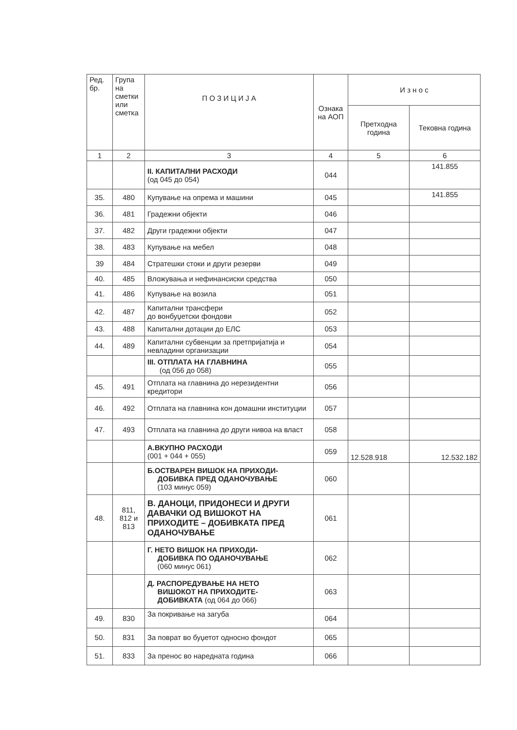| Ред. бр. | Група на сметки или сметка | П О З И Ц И Ј А | Ознака на АОП | И з н о с | |
| --- | --- | --- | --- | --- | --- |
| | | | | Претходна година | Тековна година |
| 1 | 2 | 3 | 4 | 5 | 6 |
| | | II. КАПИТАЛНИ РАСХОДИ (од 045 до 054) | 044 | | 141.855 |
| 35. | 480 | Купување на опрема и машини | 045 | | 141.855 |
| 36. | 481 | Градежни објекти | 046 | | |
| 37. | 482 | Други градежни објекти | 047 | | |
| 38. | 483 | Купување на мебел | 048 | | |
| 39 | 484 | Стратешки стоки и други резерви | 049 | | |
| 40. | 485 | Вложувања и нефинансиски средства | 050 | | |
| 41. | 486 | Купување на возила | 051 | | |
| 42. | 487 | Капитални трансфери до вонбуџетски фондови | 052 | | |
| 43. | 488 | Капитални дотации до ЕЛС | 053 | | |
| 44. | 489 | Капитални субвенции за претпријатија и невладини организации | 054 | | |
| | | III. ОТПЛАТА НА ГЛАВНИНА (од 056 до 058) | 055 | | |
| 45. | 491 | Отплата на главнина до нерезидентни кредитори | 056 | | |
| 46. | 492 | Отплата на главнина кон домашни институции | 057 | | |
| 47. | 493 | Отплата на главнина до други нивоа на власт | 058 | | |
| | | А.ВКУПНО РАСХОДИ (001 + 044 + 055) | 059 | 12.528.918 | 12.532.182 |
| | | Б.ОСТВАРЕН ВИШОК НА ПРИХОДИ- ДОБИВКА ПРЕД ОДАНОЧУВАЊЕ (103 минус 059) | 060 | | |
| 48. | 811, 812 и 813 | В. ДАНОЦИ, ПРИДОНЕСИ И ДРУГИ ДАВАЧКИ ОД ВИШОКОТ НА ПРИХОДИТЕ – ДОБИВКАТА ПРЕД ОДАНОЧУВАЊЕ | 061 | | |
| | | Г. НЕТО ВИШОК НА ПРИХОДИ- ДОБИВКА ПО ОДАНОЧУВАЊЕ (060 минус 061) | 062 | | |
| | | Д. РАСПОРЕДУВАЊЕ НА НЕТО ВИШОКОТ НА ПРИХОДИТЕ- ДОБИВКАТА (од 064 до 066) | 063 | | |
| 49. | 830 | За покривање на загуба | 064 | | |
| 50. | 831 | За поврат во буџетот односно фондот | 065 | | |
| 51. | 833 | За пренос во наредната година | 066 | | |